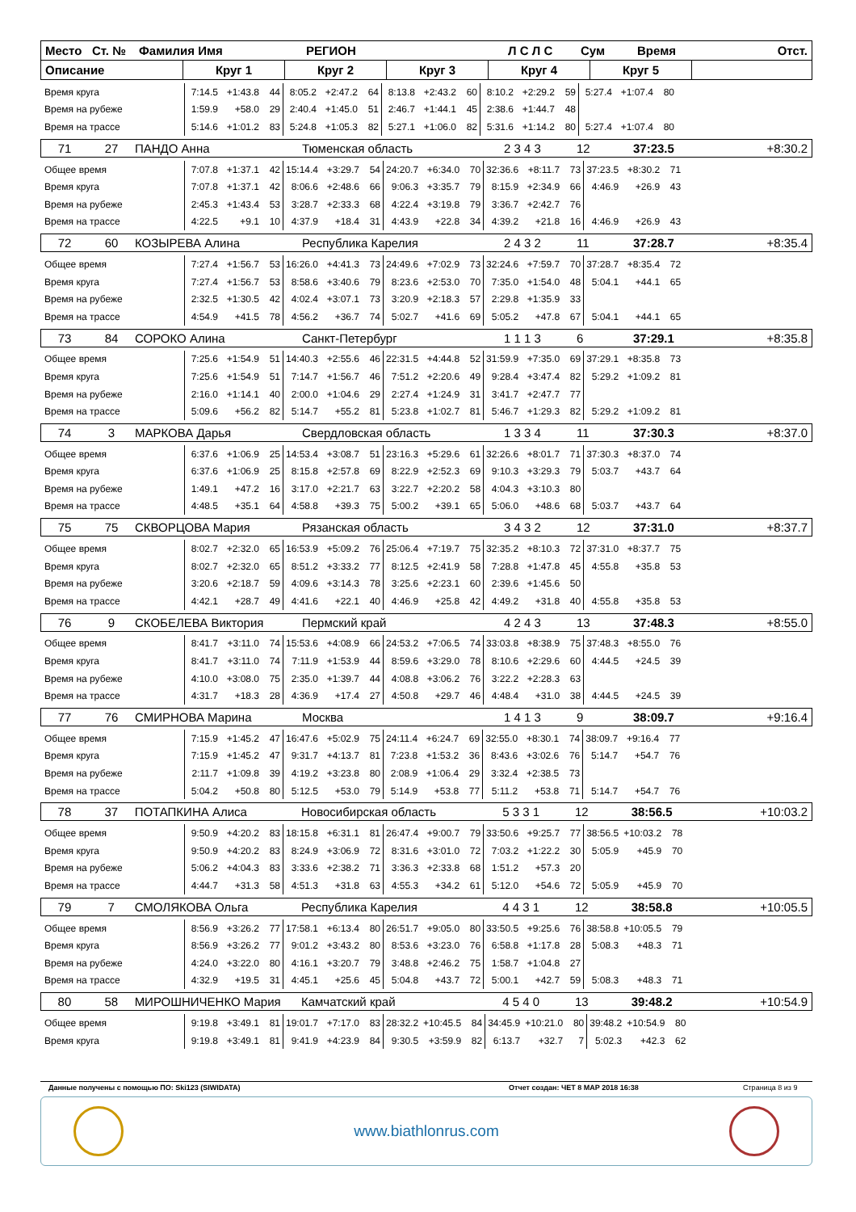Место Ст. № Фамилия Имя РЕГИОН Л С Л С Сум Время Отст.
Описание Круг 1 Круг 2 Круг 3 Круг 4 Круг 5
| Время круга | 7:14.5 | +1:43.8 | 44 | 8:05.2 | +2:47.2 | 64 | 8:13.8 | +2:43.2 | 60 | 8:10.2 | +2:29.2 | 59 | 5:27.4 | +1:07.4 | 80 |
| Время на рубеже | 1:59.9 | +58.0 | 29 | 2:40.4 | +1:45.0 | 51 | 2:46.7 | +1:44.1 | 45 | 2:38.6 | +1:44.7 | 48 | | | |
| Время на трассе | 5:14.6 | +1:01.2 | 83 | 5:24.8 | +1:05.3 | 82 | 5:27.1 | +1:06.0 | 82 | 5:31.6 | +1:14.2 | 80 | 5:27.4 | +1:07.4 | 80 |
71 27 ПАНДО Анна Тюменская область 2 3 4 3 12 37:23.5 +8:30.2
| Общее время | 7:07.8 | +1:37.1 | 42 | 15:14.4 | +3:29.7 | 54 | 24:20.7 | +6:34.0 | 70 | 32:36.6 | +8:11.7 | 73 | 37:23.5 | +8:30.2 | 71 |
| Время круга | 7:07.8 | +1:37.1 | 42 | 8:06.6 | +2:48.6 | 66 | 9:06.3 | +3:35.7 | 79 | 8:15.9 | +2:34.9 | 66 | 4:46.9 | +26.9 | 43 |
| Время на рубеже | 2:45.3 | +1:43.4 | 53 | 3:28.7 | +2:33.3 | 68 | 4:22.4 | +3:19.8 | 79 | 3:36.7 | +2:42.7 | 76 | | | |
| Время на трассе | 4:22.5 | +9.1 | 10 | 4:37.9 | +18.4 | 31 | 4:43.9 | +22.8 | 34 | 4:39.2 | +21.8 | 16 | 4:46.9 | +26.9 | 43 |
72 60 КОЗЫРЕВА Алина Республика Карелия 2 4 3 2 11 37:28.7 +8:35.4
| Общее время | 7:27.4 | +1:56.7 | 53 | 16:26.0 | +4:41.3 | 73 | 24:49.6 | +7:02.9 | 73 | 32:24.6 | +7:59.7 | 70 | 37:28.7 | +8:35.4 | 72 |
| Время круга | 7:27.4 | +1:56.7 | 53 | 8:58.6 | +3:40.6 | 79 | 8:23.6 | +2:53.0 | 70 | 7:35.0 | +1:54.0 | 48 | 5:04.1 | +44.1 | 65 |
| Время на рубеже | 2:32.5 | +1:30.5 | 42 | 4:02.4 | +3:07.1 | 73 | 3:20.9 | +2:18.3 | 57 | 2:29.8 | +1:35.9 | 33 | | | |
| Время на трассе | 4:54.9 | +41.5 | 78 | 4:56.2 | +36.7 | 74 | 5:02.7 | +41.6 | 69 | 5:05.2 | +47.8 | 67 | 5:04.1 | +44.1 | 65 |
73 84 СОРОКО Алина Санкт-Петербург 1 1 1 3 6 37:29.1 +8:35.8
| Общее время | 7:25.6 | +1:54.9 | 51 | 14:40.3 | +2:55.6 | 46 | 22:31.5 | +4:44.8 | 52 | 31:59.9 | +7:35.0 | 69 | 37:29.1 | +8:35.8 | 73 |
| Время круга | 7:25.6 | +1:54.9 | 51 | 7:14.7 | +1:56.7 | 46 | 7:51.2 | +2:20.6 | 49 | 9:28.4 | +3:47.4 | 82 | 5:29.2 | +1:09.2 | 81 |
| Время на рубеже | 2:16.0 | +1:14.1 | 40 | 2:00.0 | +1:04.6 | 29 | 2:27.4 | +1:24.9 | 31 | 3:41.7 | +2:47.7 | 77 | | | |
| Время на трассе | 5:09.6 | +56.2 | 82 | 5:14.7 | +55.2 | 81 | 5:23.8 | +1:02.7 | 81 | 5:46.7 | +1:29.3 | 82 | 5:29.2 | +1:09.2 | 81 |
74 3 МАРКОВА Дарья Свердловская область 1 3 3 4 11 37:30.3 +8:37.0
| Общее время | 6:37.6 | +1:06.9 | 25 | 14:53.4 | +3:08.7 | 51 | 23:16.3 | +5:29.6 | 61 | 32:26.6 | +8:01.7 | 71 | 37:30.3 | +8:37.0 | 74 |
| Время круга | 6:37.6 | +1:06.9 | 25 | 8:15.8 | +2:57.8 | 69 | 8:22.9 | +2:52.3 | 69 | 9:10.3 | +3:29.3 | 79 | 5:03.7 | +43.7 | 64 |
| Время на рубеже | 1:49.1 | +47.2 | 16 | 3:17.0 | +2:21.7 | 63 | 3:22.7 | +2:20.2 | 58 | 4:04.3 | +3:10.3 | 80 | | | |
| Время на трассе | 4:48.5 | +35.1 | 64 | 4:58.8 | +39.3 | 75 | 5:00.2 | +39.1 | 65 | 5:06.0 | +48.6 | 68 | 5:03.7 | +43.7 | 64 |
75 75 СКВОРЦОВА Мария Рязанская область 3 4 3 2 12 37:31.0 +8:37.7
| Общее время | 8:02.7 | +2:32.0 | 65 | 16:53.9 | +5:09.2 | 76 | 25:06.4 | +7:19.7 | 75 | 32:35.2 | +8:10.3 | 72 | 37:31.0 | +8:37.7 | 75 |
| Время круга | 8:02.7 | +2:32.0 | 65 | 8:51.2 | +3:33.2 | 77 | 8:12.5 | +2:41.9 | 58 | 7:28.8 | +1:47.8 | 45 | 4:55.8 | +35.8 | 53 |
| Время на рубеже | 3:20.6 | +2:18.7 | 59 | 4:09.6 | +3:14.3 | 78 | 3:25.6 | +2:23.1 | 60 | 2:39.6 | +1:45.6 | 50 | | | |
| Время на трассе | 4:42.1 | +28.7 | 49 | 4:41.6 | +22.1 | 40 | 4:46.9 | +25.8 | 42 | 4:49.2 | +31.8 | 40 | 4:55.8 | +35.8 | 53 |
76 9 СКОБЕЛЕВА Виктория Пермский край 4 2 4 3 13 37:48.3 +8:55.0
| Общее время | 8:41.7 | +3:11.0 | 74 | 15:53.6 | +4:08.9 | 66 | 24:53.2 | +7:06.5 | 74 | 33:03.8 | +8:38.9 | 75 | 37:48.3 | +8:55.0 | 76 |
| Время круга | 8:41.7 | +3:11.0 | 74 | 7:11.9 | +1:53.9 | 44 | 8:59.6 | +3:29.0 | 78 | 8:10.6 | +2:29.6 | 60 | 4:44.5 | +24.5 | 39 |
| Время на рубеже | 4:10.0 | +3:08.0 | 75 | 2:35.0 | +1:39.7 | 44 | 4:08.8 | +3:06.2 | 76 | 3:22.2 | +2:28.3 | 63 | | | |
| Время на трассе | 4:31.7 | +18.3 | 28 | 4:36.9 | +17.4 | 27 | 4:50.8 | +29.7 | 46 | 4:48.4 | +31.0 | 38 | 4:44.5 | +24.5 | 39 |
77 76 СМИРНОВА Марина Москва 1 4 1 3 9 38:09.7 +9:16.4
| Общее время | 7:15.9 | +1:45.2 | 47 | 16:47.6 | +5:02.9 | 75 | 24:11.4 | +6:24.7 | 69 | 32:55.0 | +8:30.1 | 74 | 38:09.7 | +9:16.4 | 77 |
| Время круга | 7:15.9 | +1:45.2 | 47 | 9:31.7 | +4:13.7 | 81 | 7:23.8 | +1:53.2 | 36 | 8:43.6 | +3:02.6 | 76 | 5:14.7 | +54.7 | 76 |
| Время на рубеже | 2:11.7 | +1:09.8 | 39 | 4:19.2 | +3:23.8 | 80 | 2:08.9 | +1:06.4 | 29 | 3:32.4 | +2:38.5 | 73 | | | |
| Время на трассе | 5:04.2 | +50.8 | 80 | 5:12.5 | +53.0 | 79 | 5:14.9 | +53.8 | 77 | 5:11.2 | +53.8 | 71 | 5:14.7 | +54.7 | 76 |
78 37 ПОТАПКИНА Алиса Новосибирская область 5 3 3 1 12 38:56.5 +10:03.2
| Общее время | 9:50.9 | +4:20.2 | 83 | 18:15.8 | +6:31.1 | 81 | 26:47.4 | +9:00.7 | 79 | 33:50.6 | +9:25.7 | 77 | 38:56.5 | +10:03.2 | 78 |
| Время круга | 9:50.9 | +4:20.2 | 83 | 8:24.9 | +3:06.9 | 72 | 8:31.6 | +3:01.0 | 72 | 7:03.2 | +1:22.2 | 30 | 5:05.9 | +45.9 | 70 |
| Время на рубеже | 5:06.2 | +4:04.3 | 83 | 3:33.6 | +2:38.2 | 71 | 3:36.3 | +2:33.8 | 68 | 1:51.2 | +57.3 | 20 | | | |
| Время на трассе | 4:44.7 | +31.3 | 58 | 4:51.3 | +31.8 | 63 | 4:55.3 | +34.2 | 61 | 5:12.0 | +54.6 | 72 | 5:05.9 | +45.9 | 70 |
79 7 СМОЛЯКОВА Ольга Республика Карелия 4 4 3 1 12 38:58.8 +10:05.5
| Общее время | 8:56.9 | +3:26.2 | 77 | 17:58.1 | +6:13.4 | 80 | 26:51.7 | +9:05.0 | 80 | 33:50.5 | +9:25.6 | 76 | 38:58.8 | +10:05.5 | 79 |
| Время круга | 8:56.9 | +3:26.2 | 77 | 9:01.2 | +3:43.2 | 80 | 8:53.6 | +3:23.0 | 76 | 6:58.8 | +1:17.8 | 28 | 5:08.3 | +48.3 | 71 |
| Время на рубеже | 4:24.0 | +3:22.0 | 80 | 4:16.1 | +3:20.7 | 79 | 3:48.8 | +2:46.2 | 75 | 1:58.7 | +1:04.8 | 27 | | | |
| Время на трассе | 4:32.9 | +19.5 | 31 | 4:45.1 | +25.6 | 45 | 5:04.8 | +43.7 | 72 | 5:00.1 | +42.7 | 59 | 5:08.3 | +48.3 | 71 |
80 58 МИРОШНИЧЕНКО Мария Камчатский край 4 5 4 0 13 39:48.2 +10:54.9
| Общее время | 9:19.8 | +3:49.1 | 81 | 19:01.7 | +7:17.0 | 83 | 28:32.2 | +10:45.5 | 84 | 34:45.9 | +10:21.0 | 80 | 39:48.2 | +10:54.9 | 80 |
| Время круга | 9:19.8 | +3:49.1 | 81 | 9:41.9 | +4:23.9 | 84 | 9:30.5 | +3:59.9 | 82 | 6:13.7 | +32.7 | 7 | 5:02.3 | +42.3 | 62 |
Данные получены с помощью ПО: Ski123 (SIWIDATA) Отчет создан: ЧЕТ 8 МАР 2018 16:38 Страница 8 из 9
www.biathlonrus.com